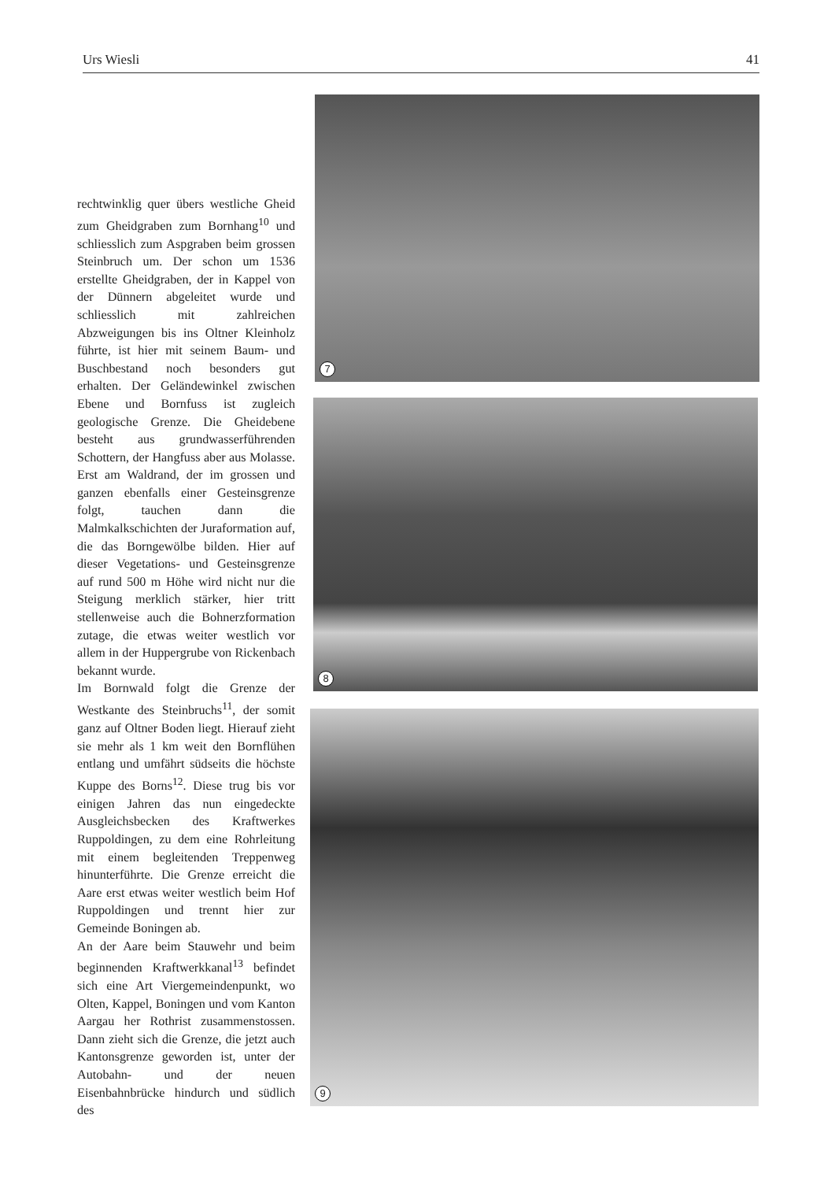Urs Wiesli 41
rechtwinklig quer übers westliche Gheid zum Gheidgraben zum Bornhang<sup>10</sup> und schliesslich zum Aspgraben beim grossen Steinbruch um. Der schon um 1536 erstellte Gheidgraben, der in Kappel von der Dünnern abgeleitet wurde und schliesslich mit zahlreichen Abzweigungen bis ins Oltner Kleinholz führte, ist hier mit seinem Baum- und Buschbestand noch besonders gut erhalten. Der Geländewinkel zwischen Ebene und Bornfuss ist zugleich geologische Grenze. Die Gheidebene besteht aus grundwasserführenden Schottern, der Hangfuss aber aus Molasse. Erst am Waldrand, der im grossen und ganzen ebenfalls einer Gesteinsgrenze folgt, tauchen dann die Malmkalkschichten der Juraformation auf, die das Borngewölbe bilden. Hier auf dieser Vegetations- und Gesteinsgrenze auf rund 500 m Höhe wird nicht nur die Steigung merklich stärker, hier tritt stellenweise auch die Bohnerzformation zutage, die etwas weiter westlich vor allem in der Huppergrube von Rickenbach bekannt wurde.
Im Bornwald folgt die Grenze der Westkante des Steinbruchs<sup>11</sup>, der somit ganz auf Oltner Boden liegt. Hierauf zieht sie mehr als 1 km weit den Bornflühen entlang und umfährt südseits die höchste Kuppe des Borns<sup>12</sup>. Diese trug bis vor einigen Jahren das nun eingedeckte Ausgleichsbecken des Kraftwerkes Ruppoldingen, zu dem eine Rohrleitung mit einem begleitenden Treppenweg hinunterführte. Die Grenze erreicht die Aare erst etwas weiter westlich beim Hof Ruppoldingen und trennt hier zur Gemeinde Boningen ab.
An der Aare beim Stauwehr und beim beginnenden Kraftwerkkanal<sup>13</sup> befindet sich eine Art Viergemeindenpunkt, wo Olten, Kappel, Boningen und vom Kanton Aargau her Rothrist zusammenstossen. Dann zieht sich die Grenze, die jetzt auch Kantonsgrenze geworden ist, unter der Autobahn- und der neuen Eisenbahnbrücke hindurch und südlich des
7
8
9